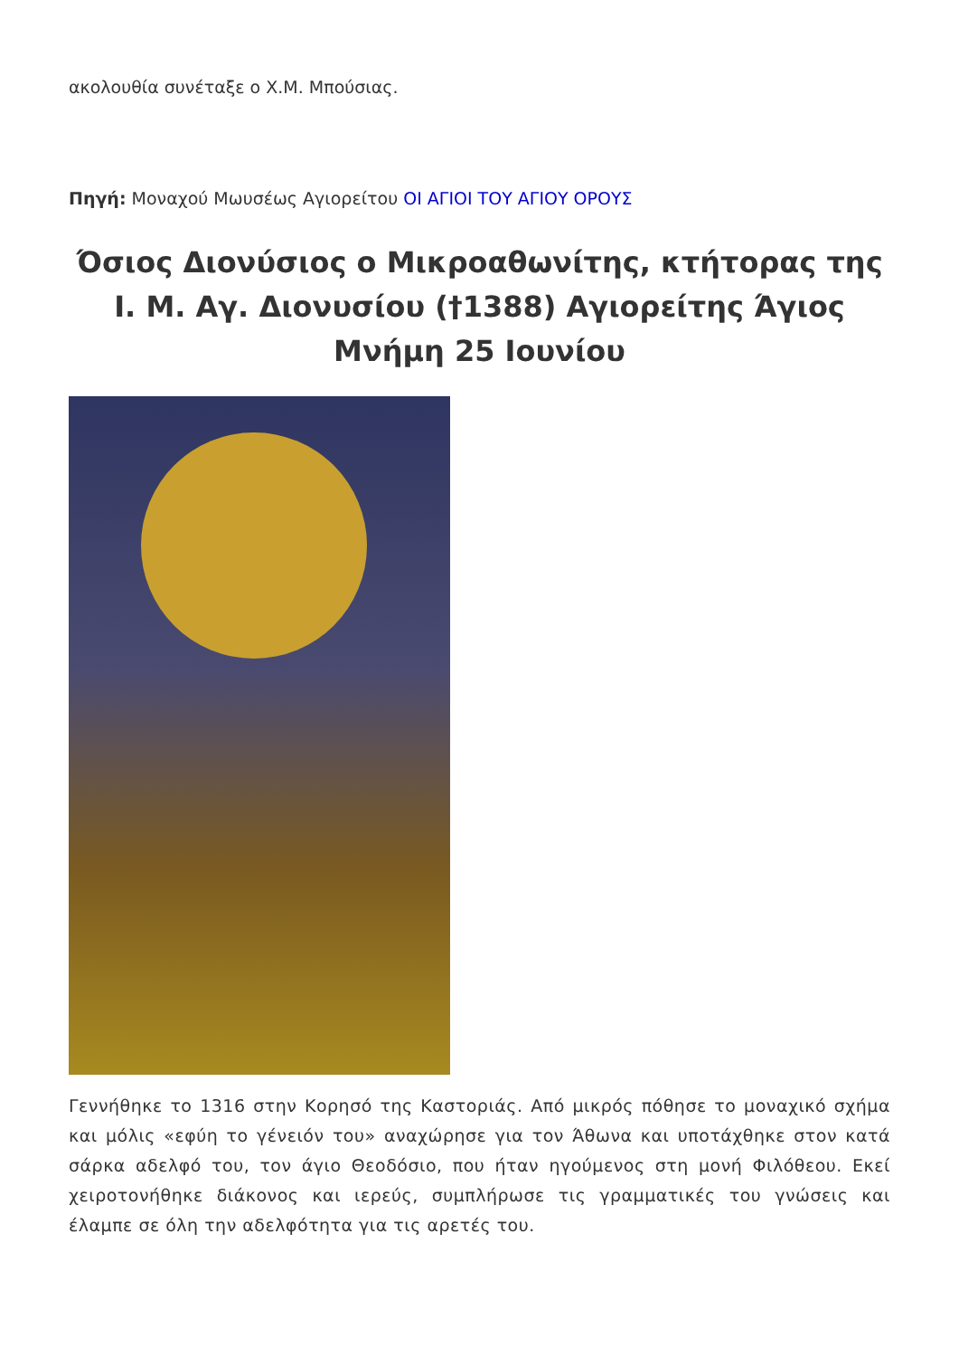ακολουθία συνέταξε ο Χ.Μ. Μπούσιας.
Πηγή: Μοναχού Μωυσέως Αγιορείτου ΟΙ ΑΓΙΟΙ ΤΟΥ ΑΓΙΟΥ ΟΡΟΥΣ
Όσιος Διονύσιος ο Μικροαθωνίτης, κτήτορας της Ι. Μ. Αγ. Διονυσίου (†1388) Αγιορείτης Άγιος Μνήμη 25 Ιουνίου
Γεννήθηκε το 1316 στην Κορησό της Καστοριάς. Από μικρός πόθησε το μοναχικό σχήμα και μόλις «εφύη το γένειόν του» αναχώρησε για τον Άθωνα και υποτάχθηκε στον κατά σάρκα αδελφό του, τον άγιο Θεοδόσιο, που ήταν ηγούμενος στη μονή Φιλόθεου. Εκεί χειροτονήθηκε διάκονος και ιερεύς, συμπλήρωσε τις γραμματικές του γνώσεις και έλαμπε σε όλη την αδελφότητα για τις αρετές του.